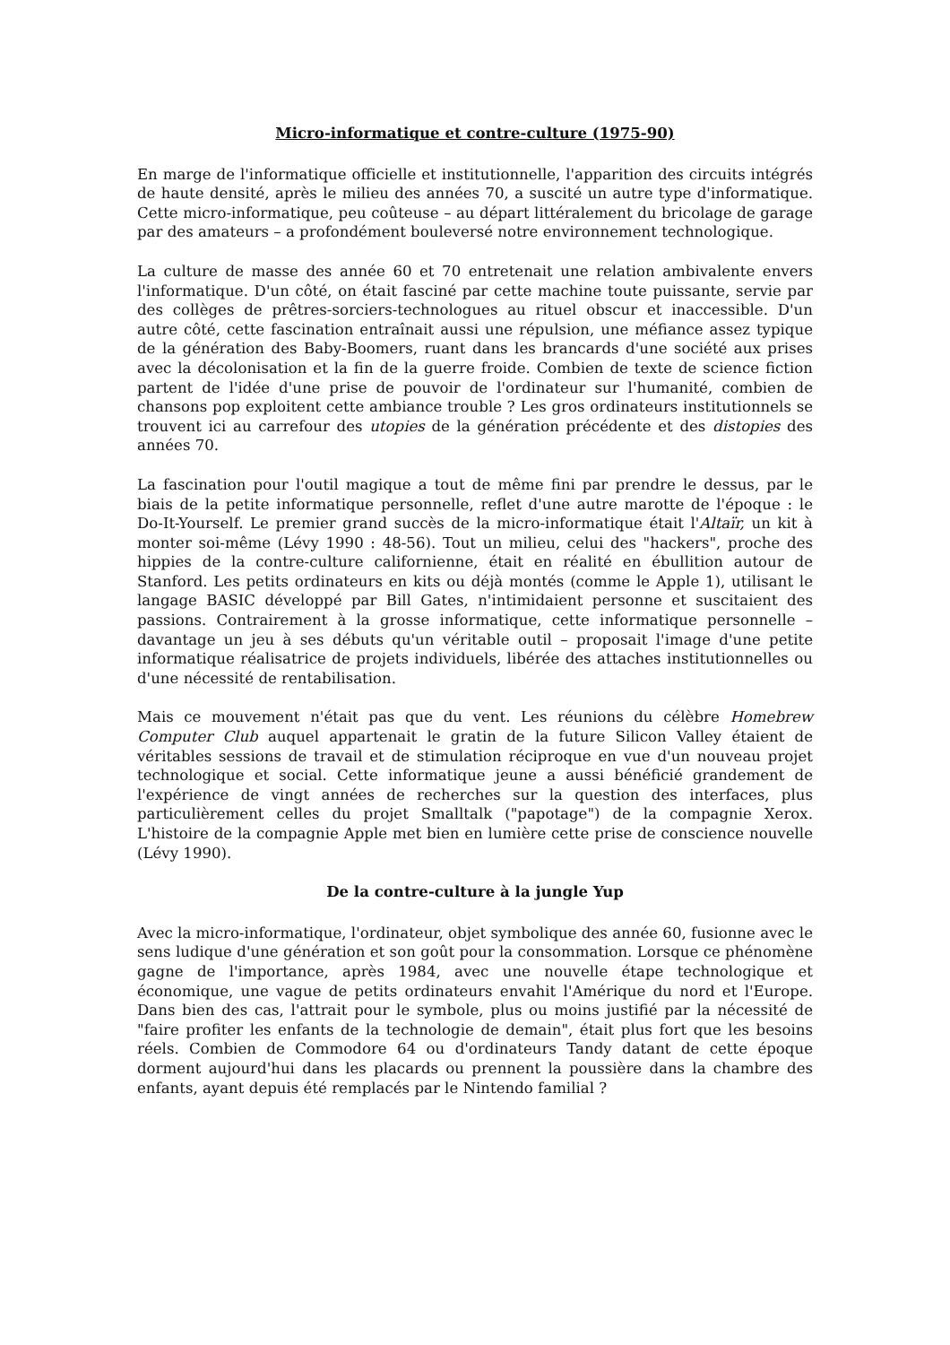Micro-informatique et contre-culture (1975-90)
En marge de l'informatique officielle et institutionnelle, l'apparition des circuits intégrés de haute densité, après le milieu des années 70, a suscité un autre type d'informatique. Cette micro-informatique, peu coûteuse – au départ littéralement du bricolage de garage par des amateurs – a profondément bouleversé notre environnement technologique.
La culture de masse des année 60 et 70 entretenait une relation ambivalente envers l'informatique. D'un côté, on était fasciné par cette machine toute puissante, servie par des collèges de prêtres-sorciers-technologues au rituel obscur et inaccessible. D'un autre côté, cette fascination entraînait aussi une répulsion, une méfiance assez typique de la génération des Baby-Boomers, ruant dans les brancards d'une société aux prises avec la décolonisation et la fin de la guerre froide. Combien de texte de science fiction partent de l'idée d'une prise de pouvoir de l'ordinateur sur l'humanité, combien de chansons pop exploitent cette ambiance trouble ? Les gros ordinateurs institutionnels se trouvent ici au carrefour des utopies de la génération précédente et des distopies des années 70.
La fascination pour l'outil magique a tout de même fini par prendre le dessus, par le biais de la petite informatique personnelle, reflet d'une autre marotte de l'époque : le Do-It-Yourself. Le premier grand succès de la micro-informatique était l'Altaïr, un kit à monter soi-même (Lévy 1990 : 48-56). Tout un milieu, celui des "hackers", proche des hippies de la contre-culture californienne, était en réalité en ébullition autour de Stanford. Les petits ordinateurs en kits ou déjà montés (comme le Apple 1), utilisant le langage BASIC développé par Bill Gates, n'intimidaient personne et suscitaient des passions. Contrairement à la grosse informatique, cette informatique personnelle – davantage un jeu à ses débuts qu'un véritable outil – proposait l'image d'une petite informatique réalisatrice de projets individuels, libérée des attaches institutionnelles ou d'une nécessité de rentabilisation.
Mais ce mouvement n'était pas que du vent. Les réunions du célèbre Homebrew Computer Club auquel appartenait le gratin de la future Silicon Valley étaient de véritables sessions de travail et de stimulation réciproque en vue d'un nouveau projet technologique et social. Cette informatique jeune a aussi bénéficié grandement de l'expérience de vingt années de recherches sur la question des interfaces, plus particulièrement celles du projet Smalltalk ("papotage") de la compagnie Xerox. L'histoire de la compagnie Apple met bien en lumière cette prise de conscience nouvelle (Lévy 1990).
De la contre-culture à la jungle Yup
Avec la micro-informatique, l'ordinateur, objet symbolique des année 60, fusionne avec le sens ludique d'une génération et son goût pour la consommation. Lorsque ce phénomène gagne de l'importance, après 1984, avec une nouvelle étape technologique et économique, une vague de petits ordinateurs envahit l'Amérique du nord et l'Europe. Dans bien des cas, l'attrait pour le symbole, plus ou moins justifié par la nécessité de "faire profiter les enfants de la technologie de demain", était plus fort que les besoins réels. Combien de Commodore 64 ou d'ordinateurs Tandy datant de cette époque dorment aujourd'hui dans les placards ou prennent la poussière dans la chambre des enfants, ayant depuis été remplacés par le Nintendo familial ?